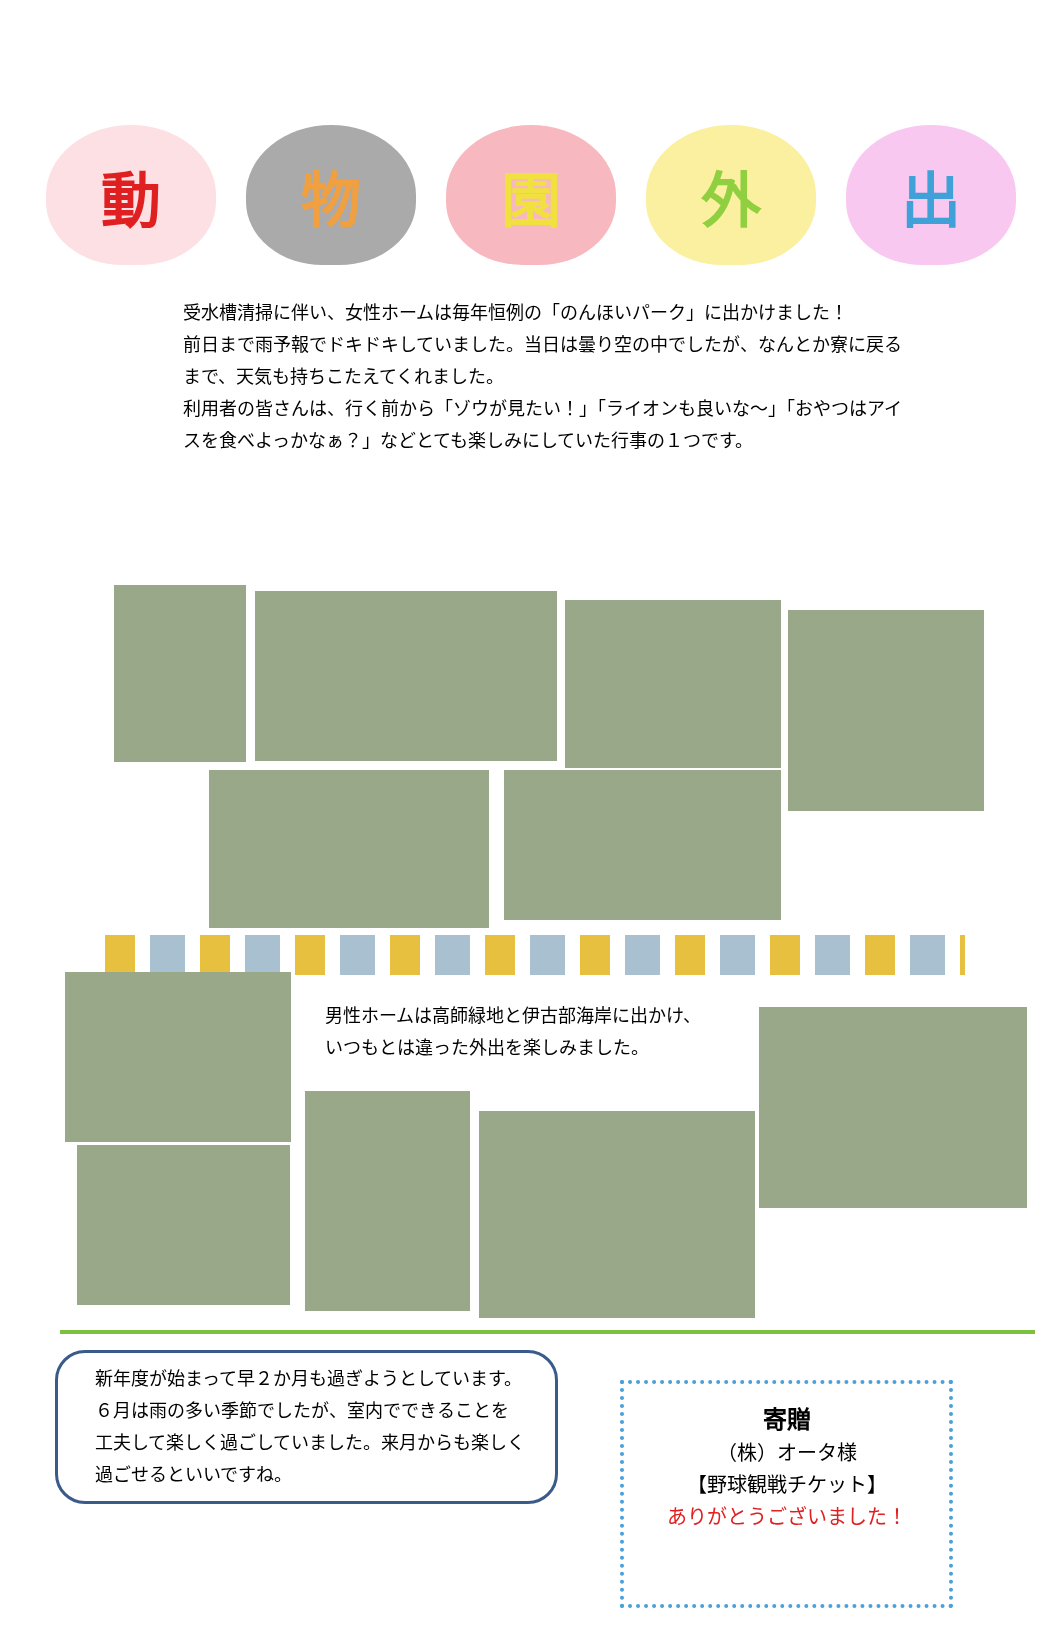動 物 園 外 出
受水槽清掃に伴い、女性ホームは毎年恒例の「のんほいパーク」に出かけました！
前日まで雨予報でドキドキしていました。当日は曇り空の中でしたが、なんとか寮に戻るまで、天気も持ちこたえてくれました。
利用者の皆さんは、行く前から「ゾウが見たい！」「ライオンも良いな～」「おやつはアイスを食べよっかなぁ？」などとても楽しみにしていた行事の１つです。
男性ホームは高師緑地と伊古部海岸に出かけ、
いつもとは違った外出を楽しみました。
新年度が始まって早２か月も過ぎようとしています。
６月は雨の多い季節でしたが、室内でできることを工夫して楽しく過ごしていました。来月からも楽しく過ごせるといいですね。
寄贈
（株）オータ様
【野球観戦チケット】
ありがとうございました！